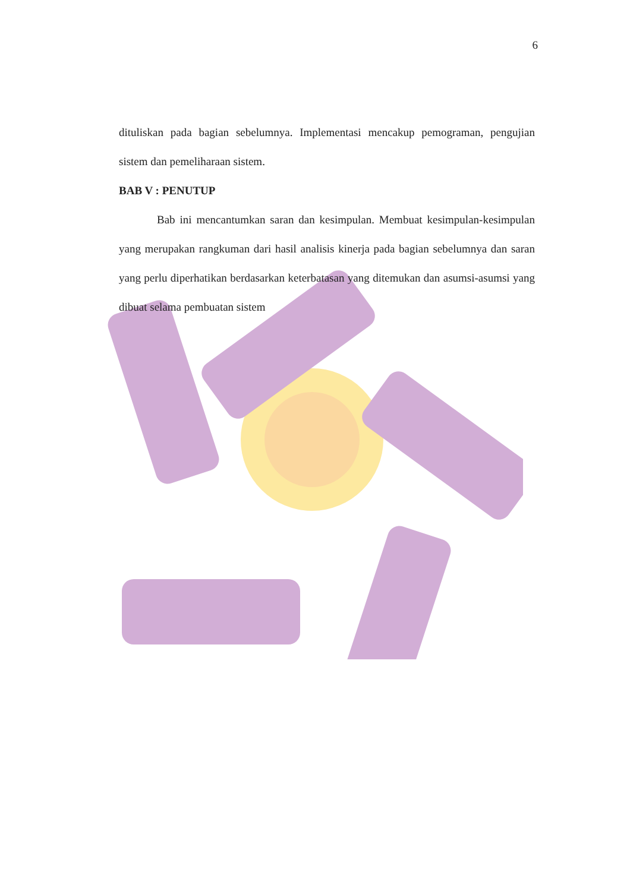6
dituliskan pada bagian sebelumnya. Implementasi mencakup pemograman, pengujian sistem dan pemeliharaan sistem.
BAB V : PENUTUP
Bab ini mencantumkan saran dan kesimpulan. Membuat kesimpulan-kesimpulan yang merupakan rangkuman dari hasil analisis kinerja pada bagian sebelumnya dan saran yang perlu diperhatikan berdasarkan keterbatasan yang ditemukan dan asumsi-asumsi yang dibuat selama pembuatan sistem